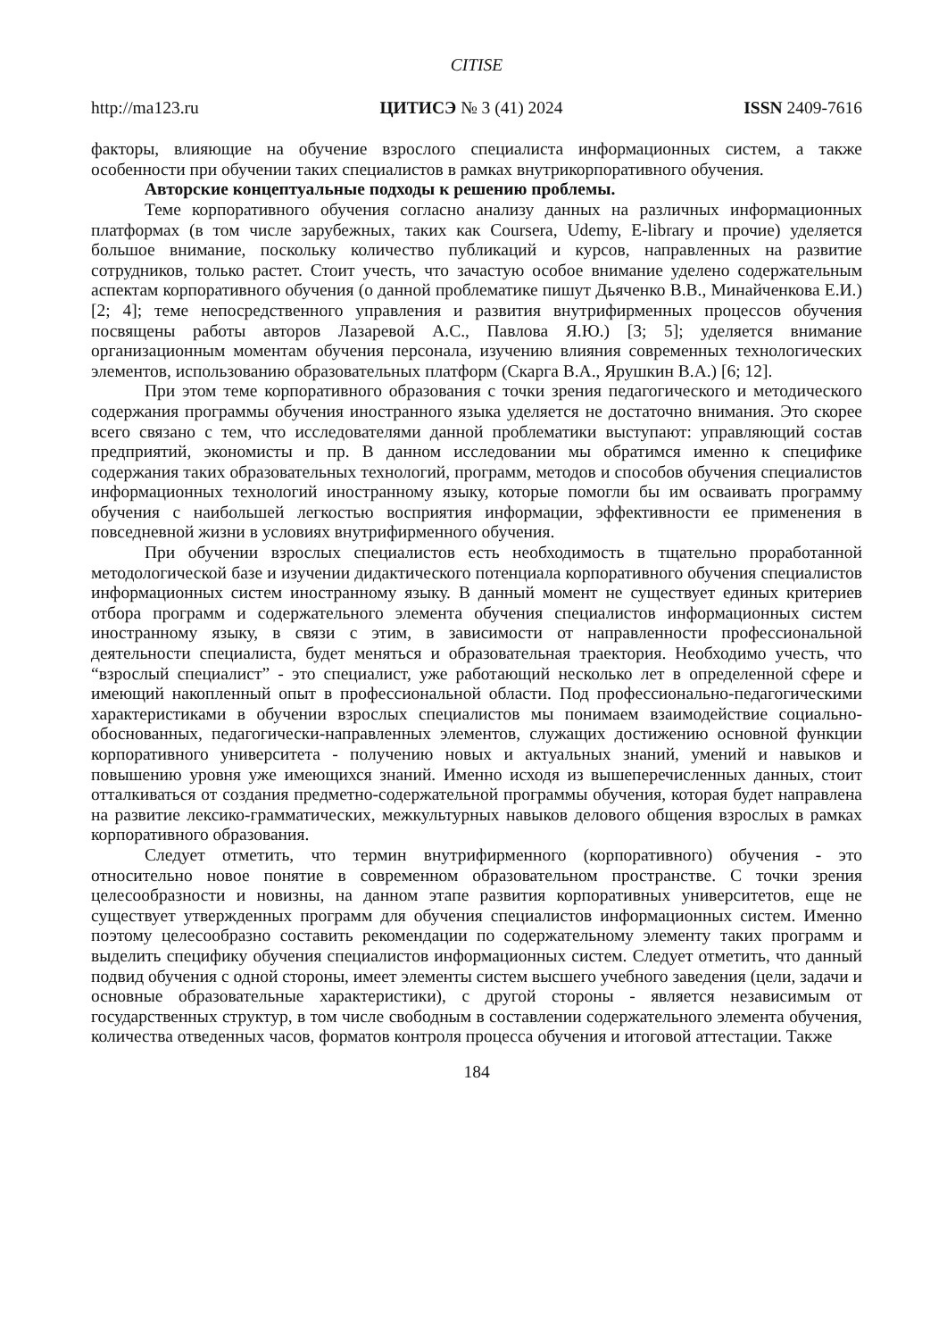CITISE
http://ma123.ru ЦИТИСЭ № 3 (41) 2024 ISSN 2409-7616
факторы, влияющие на обучение взрослого специалиста информационных систем, а также особенности при обучении таких специалистов в рамках внутрикорпоративного обучения.
Авторские концептуальные подходы к решению проблемы.
Теме корпоративного обучения согласно анализу данных на различных информационных платформах (в том числе зарубежных, таких как Coursera, Udemy, E-library и прочие) уделяется большое внимание, поскольку количество публикаций и курсов, направленных на развитие сотрудников, только растет. Стоит учесть, что зачастую особое внимание уделено содержательным аспектам корпоративного обучения (о данной проблематике пишут Дьяченко В.В., Минайченкова Е.И.) [2; 4]; теме непосредственного управления и развития внутрифирменных процессов обучения посвящены работы авторов Лазаревой А.С., Павлова Я.Ю.) [3; 5]; уделяется внимание организационным моментам обучения персонала, изучению влияния современных технологических элементов, использованию образовательных платформ (Скарга В.А., Ярушкин В.А.) [6; 12].
При этом теме корпоративного образования с точки зрения педагогического и методического содержания программы обучения иностранного языка уделяется не достаточно внимания. Это скорее всего связано с тем, что исследователями данной проблематики выступают: управляющий состав предприятий, экономисты и пр. В данном исследовании мы обратимся именно к специфике содержания таких образовательных технологий, программ, методов и способов обучения специалистов информационных технологий иностранному языку, которые помогли бы им осваивать программу обучения с наибольшей легкостью восприятия информации, эффективности ее применения в повседневной жизни в условиях внутрифирменного обучения.
При обучении взрослых специалистов есть необходимость в тщательно проработанной методологической базе и изучении дидактического потенциала корпоративного обучения специалистов информационных систем иностранному языку. В данный момент не существует единых критериев отбора программ и содержательного элемента обучения специалистов информационных систем иностранному языку, в связи с этим, в зависимости от направленности профессиональной деятельности специалиста, будет меняться и образовательная траектория. Необходимо учесть, что “взрослый специалист” - это специалист, уже работающий несколько лет в определенной сфере и имеющий накопленный опыт в профессиональной области. Под профессионально-педагогическими характеристиками в обучении взрослых специалистов мы понимаем взаимодействие социально-обоснованных, педагогически-направленных элементов, служащих достижению основной функции корпоративного университета - получению новых и актуальных знаний, умений и навыков и повышению уровня уже имеющихся знаний. Именно исходя из вышеперечисленных данных, стоит отталкиваться от создания предметно-содержательной программы обучения, которая будет направлена на развитие лексико-грамматических, межкультурных навыков делового общения взрослых в рамках корпоративного образования.
Следует отметить, что термин внутрифирменного (корпоративного) обучения - это относительно новое понятие в современном образовательном пространстве. С точки зрения целесообразности и новизны, на данном этапе развития корпоративных университетов, еще не существует утвержденных программ для обучения специалистов информационных систем. Именно поэтому целесообразно составить рекомендации по содержательному элементу таких программ и выделить специфику обучения специалистов информационных систем. Следует отметить, что данный подвид обучения с одной стороны, имеет элементы систем высшего учебного заведения (цели, задачи и основные образовательные характеристики), с другой стороны - является независимым от государственных структур, в том числе свободным в составлении содержательного элемента обучения, количества отведенных часов, форматов контроля процесса обучения и итоговой аттестации. Также
184